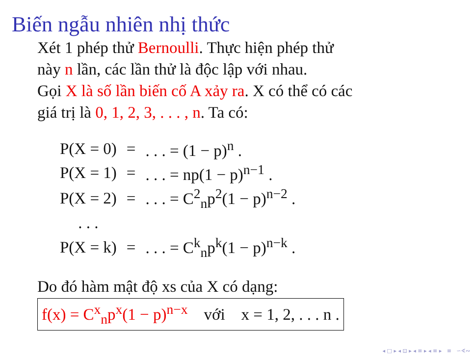Biến ngẫu nhiên nhị thức
Xét 1 phép thử Bernoulli. Thực hiện phép thử
này n lần, các lần thử là độc lập với nhau.
Gọi X là số lần biến cố A xảy ra. X có thể có các
giá trị là 0, 1, 2, 3, . . . , n. Ta có:
| P(X = 0) | = | . . . = (1 − p)<sup>n</sup> . |
| P(X = 1) | = | . . . = np(1 − p)<sup>n−1</sup> . |
| P(X = 2) | = | . . . = C<sup>2</sup><sub>n</sub>p<sup>2</sup>(1 − p)<sup>n−2</sup> . |
| . . . | | |
| P(X = k) | = | . . . = C<sup>k</sup><sub>n</sub>p<sup>k</sup>(1 − p)<sup>n−k</sup> . |
Do đó hàm mật độ xs của X có dạng:
f(x) = C<sup>x</sup><sub>n</sub>p<sup>x</sup>(1 − p)<sup>n−x</sup> với x = 1, 2, . . . n .
◂ □ ▸ ◂ ⊡ ▸ ◂ ≡ ▸ ◂ ≡ ▸ ≡ ∽∢∾